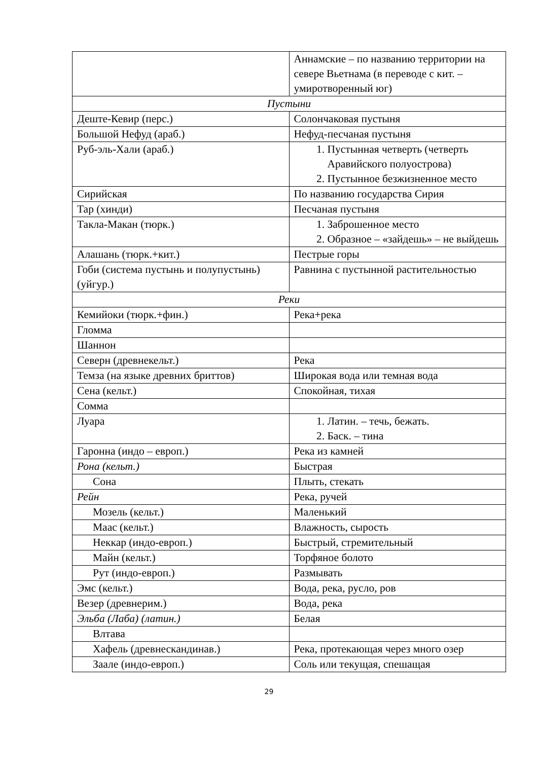| | Аннамские – по названию территории на севере Вьетнама (в переводе с кит. – умиротворенный юг) |
| Пустыни | |
| Деште-Кевир (перс.) | Солончаковая пустыня |
| Большой Нефуд (араб.) | Нефуд-песчаная пустыня |
| Руб-эль-Хали (араб.) | 1. Пустынная четверть (четверть Аравийского полуострова) 2. Пустынное безжизненное место |
| Сирийская | По названию государства Сирия |
| Тар (хинди) | Песчаная пустыня |
| Такла-Макан (тюрк.) | 1. Заброшенное место 2. Образное – «зайдешь» – не выйдешь |
| Алашань (тюрк.+кит.) | Пестрые горы |
| Гоби (система пустынь и полупустынь) (уйгур.) | Равнина с пустынной растительностью |
| Реки | |
| Кемийоки (тюрк.+фин.) | Река+река |
| Гломма | |
| Шаннон | |
| Северн (древнекельт.) | Река |
| Темза (на языке древних бриттов) | Широкая вода или темная вода |
| Сена (кельт.) | Спокойная, тихая |
| Сомма | |
| Луара | 1. Латин. – течь, бежать. 2. Баск. – тина |
| Гаронна (индо – европ.) | Река из камней |
| Рона (кельт.) | Быстрая |
| Сона | Плыть, стекать |
| Рейн | Река, ручей |
| Мозель (кельт.) | Маленький |
| Маас (кельт.) | Влажность, сырость |
| Неккар (индо-европ.) | Быстрый, стремительный |
| Майн (кельт.) | Торфяное болото |
| Рут (индо-европ.) | Размывать |
| Эмс (кельт.) | Вода, река, русло, ров |
| Везер (древнерим.) | Вода, река |
| Эльба (Лаба) (латин.) | Белая |
| Влтава | |
| Хафель (древнескандинав.) | Река, протекающая через много озер |
| Заале (индо-европ.) | Соль или текущая, спешащая |
29